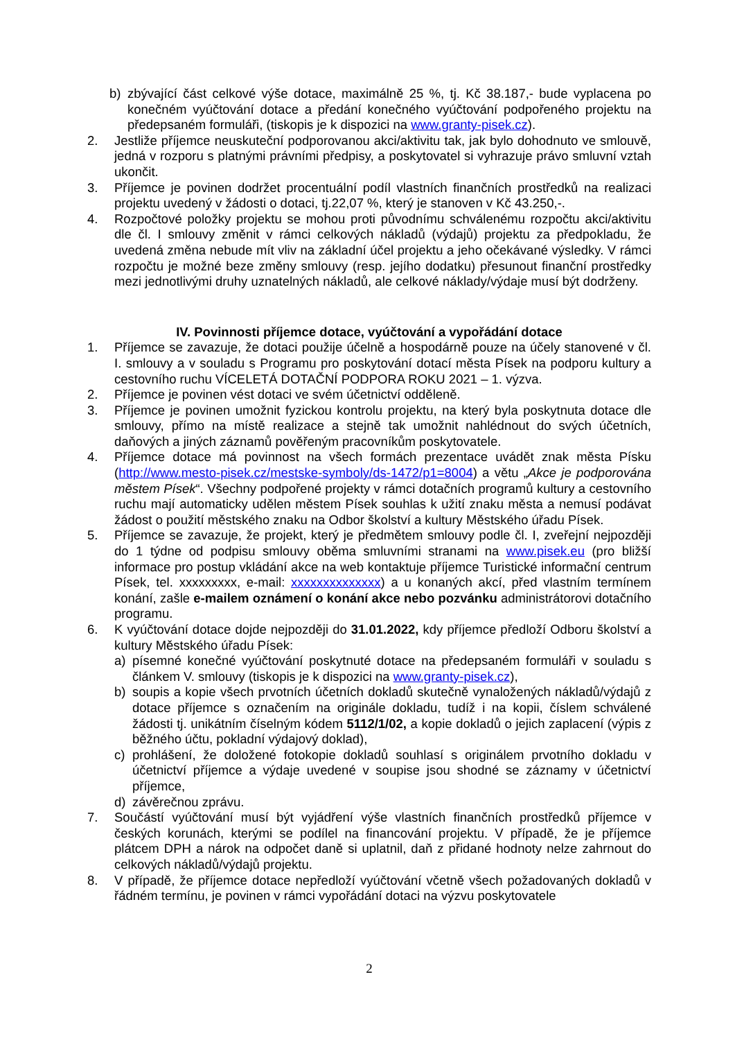b) zbývající část celkové výše dotace, maximálně 25 %, tj. Kč 38.187,- bude vyplacena po konečném vyúčtování dotace a předání konečného vyúčtování podpořeného projektu na předepsaném formuláři, (tiskopis je k dispozici na www.granty-pisek.cz).
2. Jestliže příjemce neuskuteční podporovanou akci/aktivitu tak, jak bylo dohodnuto ve smlouvě, jedná v rozporu s platnými právními předpisy, a poskytovatel si vyhrazuje právo smluvní vztah ukončit.
3. Příjemce je povinen dodržet procentuální podíl vlastních finančních prostředků na realizaci projektu uvedený v žádosti o dotaci, tj.22,07 %, který je stanoven v Kč 43.250,-.
4. Rozpočtové položky projektu se mohou proti původnímu schválenému rozpočtu akci/aktivitu dle čl. I smlouvy změnit v rámci celkových nákladů (výdajů) projektu za předpokladu, že uvedená změna nebude mít vliv na základní účel projektu a jeho očekávané výsledky. V rámci rozpočtu je možné beze změny smlouvy (resp. jejího dodatku) přesunout finanční prostředky mezi jednotlivými druhy uznatelných nákladů, ale celkové náklady/výdaje musí být dodrženy.
IV. Povinnosti příjemce dotace, vyúčtování a vypořádání dotace
1. Příjemce se zavazuje, že dotaci použije účelně a hospodárně pouze na účely stanovené v čl. I. smlouvy a v souladu s Programu pro poskytování dotací města Písek na podporu kultury a cestovního ruchu VÍCELETÁ DOTAČNÍ PODPORA ROKU 2021 – 1. výzva.
2. Příjemce je povinen vést dotaci ve svém účetnictví odděleně.
3. Příjemce je povinen umožnit fyzickou kontrolu projektu, na který byla poskytnuta dotace dle smlouvy, přímo na místě realizace a stejně tak umožnit nahlédnout do svých účetních, daňových a jiných záznamů pověřeným pracovníkům poskytovatele.
4. Příjemce dotace má povinnost na všech formách prezentace uvádět znak města Písku (http://www.mesto-pisek.cz/mestske-symboly/ds-1472/p1=8004) a větu „Akce je podporována městem Písek“. Všechny podpořené projekty v rámci dotačních programů kultury a cestovního ruchu mají automaticky udělen městem Písek souhlas k užití znaku města a nemusí podávat žádost o použití městského znaku na Odbor školství a kultury Městského úřadu Písek.
5. Příjemce se zavazuje, že projekt, který je předmětem smlouvy podle čl. I, zveřejní nejpozději do 1 týdne od podpisu smlouvy oběma smluvními stranami na www.pisek.eu (pro bližší informace pro postup vkládání akce na web kontaktuje příjemce Turistické informační centrum Písek, tel. xxxxxxxxx, e-mail: xxxxxxxxxxxxxx) a u konaných akcí, před vlastním termínem konání, zašle e-mailem oznámení o konání akce nebo pozvánku administrátorovi dotačního programu.
6. K vyúčtování dotace dojde nejpozději do 31.01.2022, kdy příjemce předloží Odboru školství a kultury Městského úřadu Písek:
a) písemné konečné vyúčtování poskytnuté dotace na předepsaném formuláři v souladu s článkem V. smlouvy (tiskopis je k dispozici na www.granty-pisek.cz),
b) soupis a kopie všech prvotních účetních dokladů skutečně vynaložených nákladů/výdajů z dotace příjemce s označením na originále dokladu, tudíž i na kopii, číslem schválené žádosti tj. unikátním číselným kódem 5112/1/02, a kopie dokladů o jejich zaplacení (výpis z běžného účtu, pokladní výdajový doklad),
c) prohlášení, že doložené fotokopie dokladů souhlasí s originálem prvotního dokladu v účetnictví příjemce a výdaje uvedené v soupise jsou shodné se záznamy v účetnictví příjemce,
d) závěrečnou zprávu.
7. Součástí vyúčtování musí být vyjádření výše vlastních finančních prostředků příjemce v českých korunách, kterými se podílel na financování projektu. V případě, že je příjemce plátcem DPH a nárok na odpočet daně si uplatnil, daň z přidané hodnoty nelze zahrnout do celkových nákladů/výdajů projektu.
8. V případě, že příjemce dotace nepředloží vyúčtování včetně všech požadovaných dokladů v řádném termínu, je povinen v rámci vypořádání dotaci na výzvu poskytovatele
2